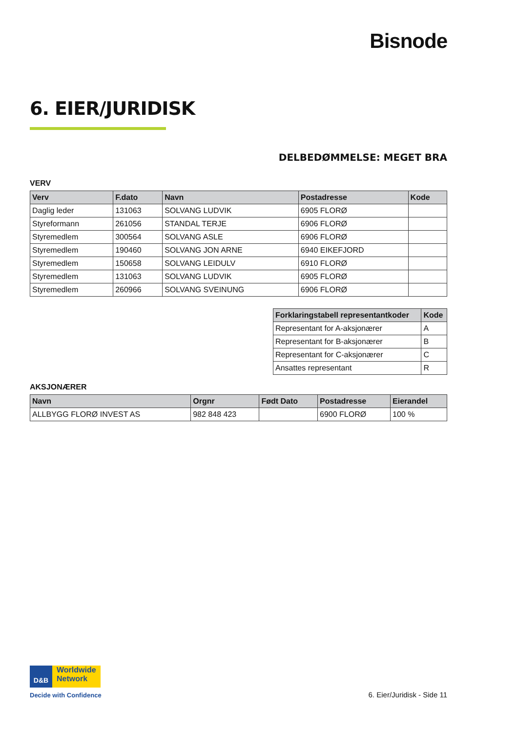Bisnode
6. EIER/JURIDISK
DELBEDØMMELSE: MEGET BRA
VERV
| Verv | F.dato | Navn | Postadresse | Kode |
| --- | --- | --- | --- | --- |
| Daglig leder | 131063 | SOLVANG LUDVIK | 6905 FLORØ | |
| Styreformann | 261056 | STANDAL TERJE | 6906 FLORØ | |
| Styremedlem | 300564 | SOLVANG ASLE | 6906 FLORØ | |
| Styremedlem | 190460 | SOLVANG JON ARNE | 6940 EIKEFJORD | |
| Styremedlem | 150658 | SOLVANG LEIDULV | 6910 FLORØ | |
| Styremedlem | 131063 | SOLVANG LUDVIK | 6905 FLORØ | |
| Styremedlem | 260966 | SOLVANG SVEINUNG | 6906 FLORØ | |
| Forklaringstabell representantkoder | Kode |
| --- | --- |
| Representant for A-aksjonærer | A |
| Representant for B-aksjonærer | B |
| Representant for C-aksjonærer | C |
| Ansattes representant | R |
AKSJONÆRER
| Navn | Orgnr | Født Dato | Postadresse | Eierandel |
| --- | --- | --- | --- | --- |
| ALLBYGG FLORØ INVEST AS | 982 848 423 | | 6900 FLORØ | 100 % |
D&B Worldwide Network
Decide with Confidence
6. Eier/Juridisk - Side 11